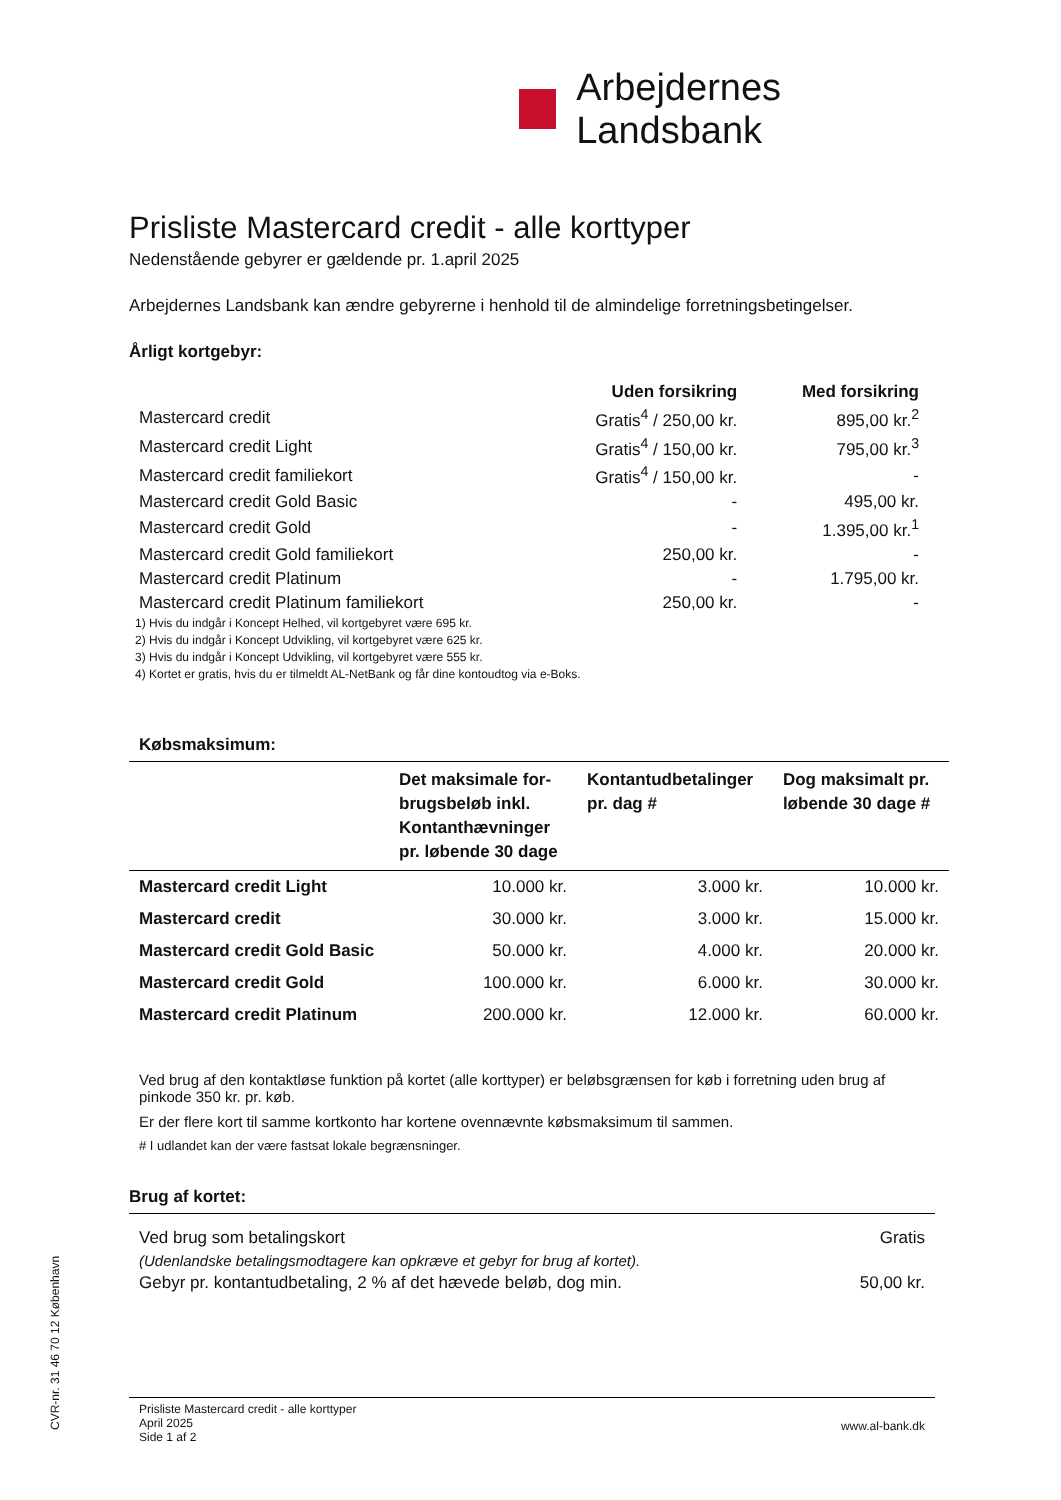Arbejdernes Landsbank
Prisliste Mastercard credit - alle korttyper
Nedenstående gebyrer er gældende pr. 1.april 2025
Arbejdernes Landsbank kan ændre gebyrerne i henhold til de almindelige forretningsbetingelser.
Årligt kortgebyr:
| | Uden forsikring | Med forsikring |
| --- | --- | --- |
| Mastercard credit | Gratis<sup>4</sup> / 250,00 kr. | 895,00 kr.<sup>2</sup> |
| Mastercard credit Light | Gratis<sup>4</sup> / 150,00 kr. | 795,00 kr.<sup>3</sup> |
| Mastercard credit familiekort | Gratis<sup>4</sup> / 150,00 kr. | - |
| Mastercard credit Gold Basic | - | 495,00 kr. |
| Mastercard credit Gold | - | 1.395,00 kr.<sup>1</sup> |
| Mastercard credit Gold familiekort | 250,00 kr. | - |
| Mastercard credit Platinum | - | 1.795,00 kr. |
| Mastercard credit Platinum familiekort | 250,00 kr. | - |
1) Hvis du indgår i Koncept Helhed, vil kortgebyret være 695 kr.
2) Hvis du indgår i Koncept Udvikling, vil kortgebyret være 625 kr.
3) Hvis du indgår i Koncept Udvikling, vil kortgebyret være 555 kr.
4) Kortet er gratis, hvis du er tilmeldt AL-NetBank og får dine kontoudtog via e-Boks.
Købsmaksimum:
| | Det maksimale for- brugsbeløb inkl. Kontanthævninger pr. løbende 30 dage | Kontantudbetalinger pr. dag # | Dog maksimalt pr. løbende 30 dage # |
| --- | --- | --- | --- |
| Mastercard credit Light | 10.000 kr. | 3.000 kr. | 10.000 kr. |
| Mastercard credit | 30.000 kr. | 3.000 kr. | 15.000 kr. |
| Mastercard credit Gold Basic | 50.000 kr. | 4.000 kr. | 20.000 kr. |
| Mastercard credit Gold | 100.000 kr. | 6.000 kr. | 30.000 kr. |
| Mastercard credit Platinum | 200.000 kr. | 12.000 kr. | 60.000 kr. |
Ved brug af den kontaktløse funktion på kortet (alle korttyper) er beløbsgrænsen for køb i forretning uden brug af pinkode 350 kr. pr. køb.
Er der flere kort til samme kortkonto har kortene ovennævnte købsmaksimum til sammen.
# I udlandet kan der være fastsat lokale begrænsninger.
Brug af kortet:
| Ved brug som betalingskort | Gratis |
| (Udenlandske betalingsmodtagere kan opkræve et gebyr for brug af kortet). | |
| Gebyr pr. kontantudbetaling, 2 % af det hævede beløb, dog min. | 50,00 kr. |
CVR-nr. 31 46 70 12 København
Prisliste Mastercard credit - alle korttyper
April 2025
Side 1 af 2
www.al-bank.dk